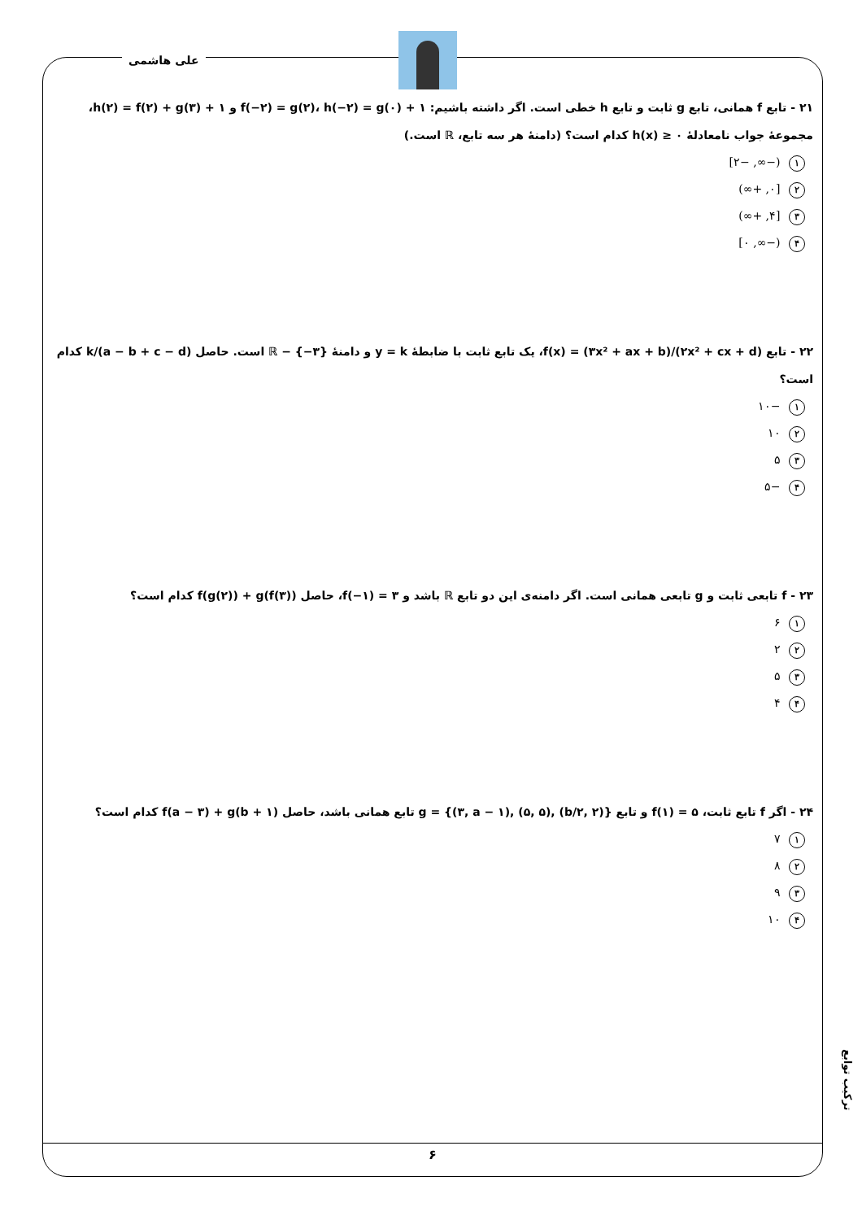علی هاشمی
۲۱ - تابع f همانی، تابع g ثابت و تابع h خطی است. اگر داشته باشیم: f(−۲) = g(۲)، h(−۲) = g(۰) + ۱ و h(۲) = f(۲) + g(۳) + ۱،
مجموعهٔ جواب نامعادلهٔ h(x) ≥ ۰ کدام است؟ (دامنهٔ هر سه تابع، ℝ است.)
۱ (−∞, −۲]
۲ [۰, +∞)
۳ [۴, +∞)
۴ (−∞, ۰]
۲۲ - تابع f(x) = (۳x² + ax + b)/(۲x² + cx + d)، یک تابع ثابت با ضابطهٔ y = k و دامنهٔ ℝ − {−۳} است. حاصل (a − b + c − d)/k کدام است؟
۱ −۱۰
۲ ۱۰
۳ ۵
۴ −۵
۲۳ - f تابعی ثابت و g تابعی همانی است. اگر دامنه‌ی این دو تابع ℝ باشد و f(−۱) = ۳، حاصل f(g(۲)) + g(f(۳)) کدام است؟
۱ ۶
۲ ۲
۳ ۵
۴ ۴
۲۴ - اگر f تابع ثابت، f(۱) = ۵ و تابع g = {(۳, a − ۱), (۵, ۵), (b/۲, ۲)} تابع همانی باشد، حاصل f(a − ۳) + g(b + ۱) کدام است؟
۱ ۷
۲ ۸
۳ ۹
۴ ۱۰
ترکیب توابع
۶